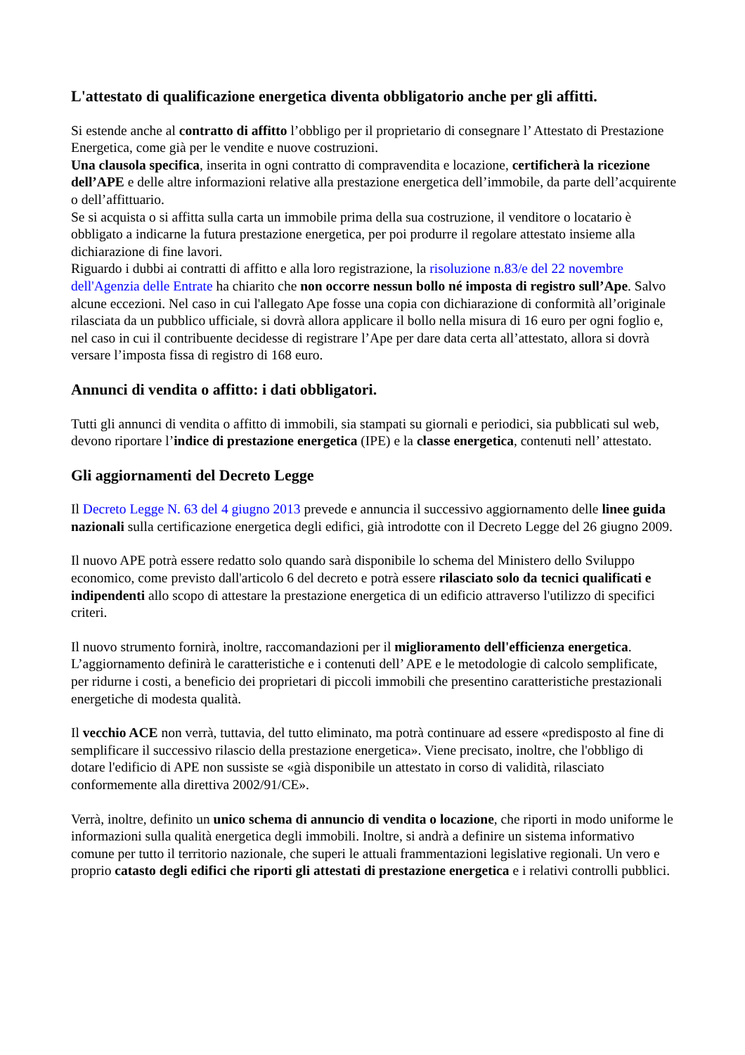L'attestato di qualificazione energetica diventa obbligatorio anche per gli affitti.
Si estende anche al contratto di affitto l’obbligo per il proprietario di consegnare l’ Attestato di Prestazione Energetica, come già per le vendite e nuove costruzioni.
Una clausola specifica, inserita in ogni contratto di compravendita e locazione, certificherà la ricezione dell’APE e delle altre informazioni relative alla prestazione energetica dell’immobile, da parte dell’acquirente o dell’affittuario.
Se si acquista o si affitta sulla carta un immobile prima della sua costruzione, il venditore o locatario è obbligato a indicarne la futura prestazione energetica, per poi produrre il regolare attestato insieme alla dichiarazione di fine lavori.
Riguardo i dubbi ai contratti di affitto e alla loro registrazione, la risoluzione n.83/e del 22 novembre dell'Agenzia delle Entrate ha chiarito che non occorre nessun bollo né imposta di registro sull’Ape. Salvo alcune eccezioni. Nel caso in cui l'allegato Ape fosse una copia con dichiarazione di conformità all’originale rilasciata da un pubblico ufficiale, si dovrà allora applicare il bollo nella misura di 16 euro per ogni foglio e, nel caso in cui il contribuente decidesse di registrare l’Ape per dare data certa all’attestato, allora si dovrà versare l’imposta fissa di registro di 168 euro.
Annunci di vendita o affitto: i dati obbligatori.
Tutti gli annunci di vendita o affitto di immobili, sia stampati su giornali e periodici, sia pubblicati sul web, devono riportare l’indice di prestazione energetica (IPE) e la classe energetica, contenuti nell’ attestato.
Gli aggiornamenti del Decreto Legge
Il Decreto Legge N. 63 del 4 giugno 2013 prevede e annuncia il successivo aggiornamento delle linee guida nazionali sulla certificazione energetica degli edifici, già introdotte con il Decreto Legge del 26 giugno 2009.
Il nuovo APE potrà essere redatto solo quando sarà disponibile lo schema del Ministero dello Sviluppo economico, come previsto dall'articolo 6 del decreto e potrà essere rilasciato solo da tecnici qualificati e indipendenti allo scopo di attestare la prestazione energetica di un edificio attraverso l'utilizzo di specifici criteri.
Il nuovo strumento fornirà, inoltre, raccomandazioni per il miglioramento dell'efficienza energetica. L’aggiornamento definirà le caratteristiche e i contenuti dell’ APE e le metodologie di calcolo semplificate, per ridurne i costi, a beneficio dei proprietari di piccoli immobili che presentino caratteristiche prestazionali energetiche di modesta qualità.
Il vecchio ACE non verrà, tuttavia, del tutto eliminato, ma potrà continuare ad essere «predisposto al fine di semplificare il successivo rilascio della prestazione energetica». Viene precisato, inoltre, che l'obbligo di dotare l'edificio di APE non sussiste se «già disponibile un attestato in corso di validità, rilasciato conformemente alla direttiva 2002/91/CE».
Verrà, inoltre, definito un unico schema di annuncio di vendita o locazione, che riporti in modo uniforme le informazioni sulla qualità energetica degli immobili. Inoltre, si andrà a definire un sistema informativo comune per tutto il territorio nazionale, che superi le attuali frammentazioni legislative regionali. Un vero e proprio catasto degli edifici che riporti gli attestati di prestazione energetica e i relativi controlli pubblici.